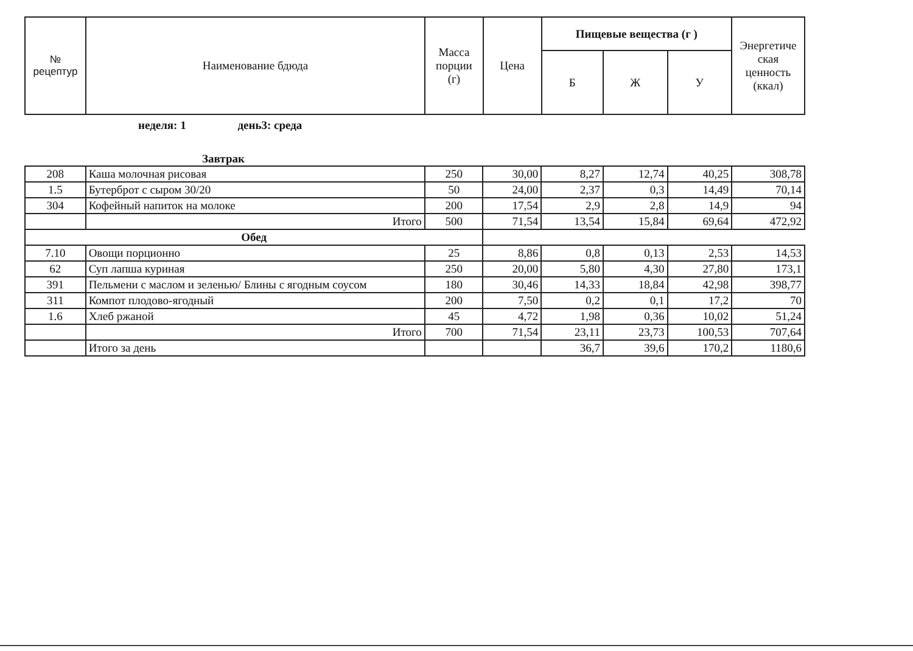| № рецептур | Наименование бдюда | Масса порции (г) | Цена | Пищевые вещества (г ) | | | Энергетиче ская ценность (ккал) |
| --- | --- | --- | --- | --- | --- | --- | --- |
| | | | | Б | Ж | У | |
неделя: 1 день3: среда
Завтрак
| 208 | Каша молочная рисовая | 250 | 30,00 | 8,27 | 12,74 | 40,25 | 308,78 |
| 1.5 | Бутерброт с сыром 30/20 | 50 | 24,00 | 2,37 | 0,3 | 14,49 | 70,14 |
| 304 | Кофейный напиток на молоке | 200 | 17,54 | 2,9 | 2,8 | 14,9 | 94 |
| | Итого | 500 | 71,54 | 13,54 | 15,84 | 69,64 | 472,92 |
| Обед | | | | | | | |
| 7.10 | Овощи порционно | 25 | 8,86 | 0,8 | 0,13 | 2,53 | 14,53 |
| 62 | Суп лапша куриная | 250 | 20,00 | 5,80 | 4,30 | 27,80 | 173,1 |
| 391 | Пельмени с маслом и зеленью/ Блины с ягодным соусом | 180 | 30,46 | 14,33 | 18,84 | 42,98 | 398,77 |
| 311 | Компот плодово-ягодный | 200 | 7,50 | 0,2 | 0,1 | 17,2 | 70 |
| 1.6 | Хлеб ржаной | 45 | 4,72 | 1,98 | 0,36 | 10,02 | 51,24 |
| | Итого | 700 | 71,54 | 23,11 | 23,73 | 100,53 | 707,64 |
| | Итого за день | | | 36,7 | 39,6 | 170,2 | 1180,6 |